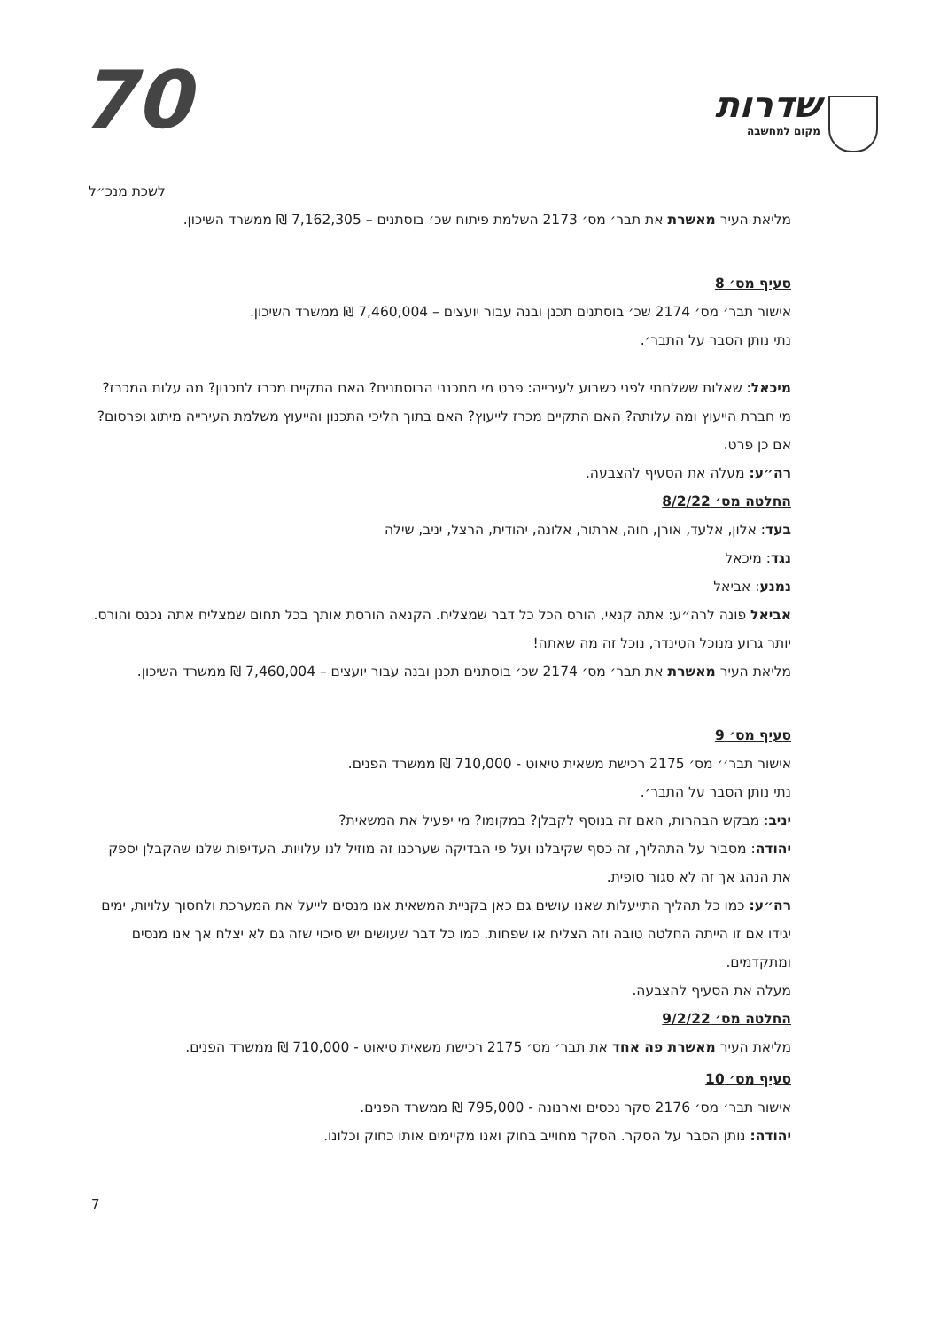70
שדרות
מקום למחשבה
לשכת מנכ״ל
מליאת העיר מאשרת את תבר׳ מס׳ 2173 השלמת פיתוח שכ׳ בוסתנים – 7,162,305 ₪ ממשרד השיכון.
סעיף מס׳ 8
אישור תבר׳ מס׳ 2174 שכ׳ בוסתנים תכנן ובנה עבור יועצים – 7,460,004 ₪ ממשרד השיכון.
נתי נותן הסבר על התבר׳.
מיכאל: שאלות ששלחתי לפני כשבוע לעירייה: פרט מי מתכנני הבוסתנים? האם התקיים מכרז לתכנון? מה עלות המכרז? מי חברת הייעוץ ומה עלותה? האם התקיים מכרז לייעוץ? האם בתוך הליכי התכנון והייעוץ משלמת העירייה מיתוג ופרסום? אם כן פרט.
רה״ע: מעלה את הסעיף להצבעה.
החלטה מס׳ 8/2/22
בעד: אלון, אלעד, אורן, חוה, ארתור, אלונה, יהודית, הרצל, יניב, שילה
נגד: מיכאל
נמנע: אביאל
אביאל פונה לרה״ע: אתה קנאי, הורס הכל כל דבר שמצליח. הקנאה הורסת אותך בכל תחום שמצליח אתה נכנס והורס. יותר גרוע מנוכל הטינדר, נוכל זה מה שאתה!
מליאת העיר מאשרת את תבר׳ מס׳ 2174 שכ׳ בוסתנים תכנן ובנה עבור יועצים – 7,460,004 ₪ ממשרד השיכון.
סעיף מס׳ 9
אישור תבר׳׳ מס׳ 2175 רכישת משאית טיאוט - 710,000 ₪ ממשרד הפנים.
נתי נותן הסבר על התבר׳.
יניב: מבקש הבהרות, האם זה בנוסף לקבלן? במקומו? מי יפעיל את המשאית?
יהודה: מסביר על התהליך, זה כסף שקיבלנו ועל פי הבדיקה שערכנו זה מוזיל לנו עלויות. העדיפות שלנו שהקבלן יספק את הנהג אך זה לא סגור סופית.
רה״ע: כמו כל תהליך התייעלות שאנו עושים גם כאן בקניית המשאית אנו מנסים לייעל את המערכת ולחסוך עלויות, ימים יגידו אם זו הייתה החלטה טובה וזה הצליח או שפחות. כמו כל דבר שעושים יש סיכוי שזה גם לא יצלח אך אנו מנסים ומתקדמים.
מעלה את הסעיף להצבעה.
החלטה מס׳ 9/2/22
מליאת העיר מאשרת פה אחד את תבר׳ מס׳ 2175 רכישת משאית טיאוט - 710,000 ₪ ממשרד הפנים.
סעיף מס׳ 10
אישור תבר׳ מס׳ 2176 סקר נכסים וארנונה - 795,000 ₪ ממשרד הפנים.
יהודה: נותן הסבר על הסקר. הסקר מחוייב בחוק ואנו מקיימים אותו כחוק וכלונו.
7